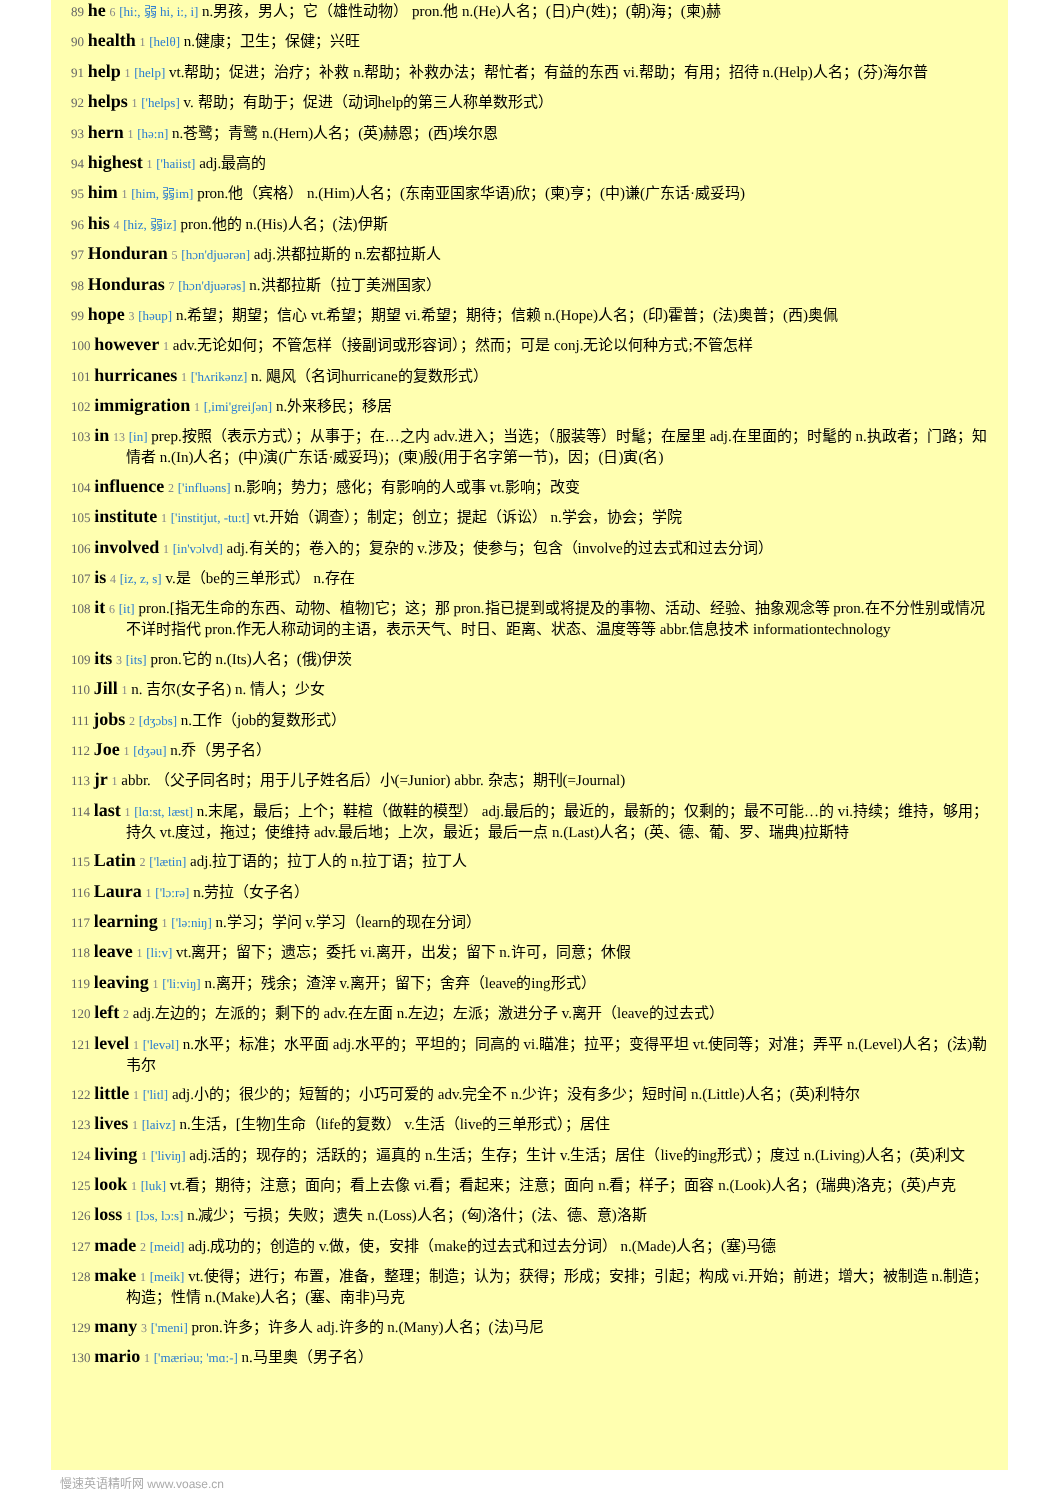89 he 6 [hi:, 弱 hi, i:, i] n.男孩，男人；它（雄性动物） pron.他 n.(He)人名；(日)户(姓)；(朝)海；(柬)赫
90 health 1 [helθ] n.健康；卫生；保健；兴旺
91 help 1 [help] vt.帮助；促进；治疗；补救 n.帮助；补救办法；帮忙者；有益的东西 vi.帮助；有用；招待 n.(Help)人名；(芬)海尔普
92 helps 1 ['helps] v. 帮助；有助于；促进（动词help的第三人称单数形式）
93 hern 1 [hə:n] n.苍鹭；青鹭 n.(Hern)人名；(英)赫恩；(西)埃尔恩
94 highest 1 ['haiist] adj.最高的
95 him 1 [him, 弱im] pron.他（宾格） n.(Him)人名；(东南亚国家华语)欣；(柬)亨；(中)谦(广东话·威妥玛)
96 his 4 [hiz, 弱iz] pron.他的 n.(His)人名；(法)伊斯
97 Honduran 5 [hɔn'djuərən] adj.洪都拉斯的 n.宏都拉斯人
98 Honduras 7 [hɔn'djuərəs] n.洪都拉斯（拉丁美洲国家）
99 hope 3 [həup] n.希望；期望；信心 vt.希望；期望 vi.希望；期待；信赖 n.(Hope)人名；(印)霍普；(法)奥普；(西)奥佩
100 however 1 adv.无论如何；不管怎样（接副词或形容词）；然而；可是 conj.无论以何种方式;不管怎样
101 hurricanes 1 ['hʌrikənz] n. 飓风（名词hurricane的复数形式）
102 immigration 1 [,imi'greiʃən] n.外来移民；移居
103 in 13 [in] prep.按照（表示方式）；从事于；在…之内 adv.进入；当选；（服装等）时髦；在屋里 adj.在里面的；时髦的 n.执政者；门路；知情者 n.(In)人名；(中)演(广东话·威妥玛)；(柬)殷(用于名字第一节)，因；(日)寅(名)
104 influence 2 ['influəns] n.影响；势力；感化；有影响的人或事 vt.影响；改变
105 institute 1 ['institjut, -tu:t] vt.开始（调查）；制定；创立；提起（诉讼） n.学会，协会；学院
106 involved 1 [in'vɔlvd] adj.有关的；卷入的；复杂的 v.涉及；使参与；包含（involve的过去式和过去分词）
107 is 4 [iz, z, s] v.是（be的三单形式） n.存在
108 it 6 [it] pron.[指无生命的东西、动物、植物]它；这；那 pron.指已提到或将提及的事物、活动、经验、抽象观念等 pron.在不分性别或情况不详时指代 pron.作无人称动词的主语，表示天气、时日、距离、状态、温度等等 abbr.信息技术 informationtechnology
109 its 3 [its] pron.它的 n.(Its)人名；(俄)伊茨
110 Jill 1 n. 吉尔(女子名) n. 情人；少女
111 jobs 2 [dʒɔbs] n.工作（job的复数形式）
112 Joe 1 [dʒəu] n.乔（男子名）
113 jr 1 abbr. （父子同名时；用于儿子姓名后）小(=Junior) abbr. 杂志；期刊(=Journal)
114 last 1 [lɑ:st, læst] n.末尾，最后；上个；鞋楦（做鞋的模型） adj.最后的；最近的，最新的；仅剩的；最不可能…的 vi.持续；维持，够用；持久 vt.度过，拖过；使维持 adv.最后地；上次，最近；最后一点 n.(Last)人名；(英、德、葡、罗、瑞典)拉斯特
115 Latin 2 ['lætin] adj.拉丁语的；拉丁人的 n.拉丁语；拉丁人
116 Laura 1 ['lɔ:rə] n.劳拉（女子名）
117 learning 1 ['lə:niŋ] n.学习；学问 v.学习（learn的现在分词）
118 leave 1 [li:v] vt.离开；留下；遗忘；委托 vi.离开，出发；留下 n.许可，同意；休假
119 leaving 1 ['li:viŋ] n.离开；残余；渣滓 v.离开；留下；舍弃（leave的ing形式）
120 left 2 adj.左边的；左派的；剩下的 adv.在左面 n.左边；左派；激进分子 v.离开（leave的过去式）
121 level 1 ['levəl] n.水平；标准；水平面 adj.水平的；平坦的；同高的 vi.瞄准；拉平；变得平坦 vt.使同等；对准；弄平 n.(Level)人名；(法)勒韦尔
122 little 1 ['litl] adj.小的；很少的；短暂的；小巧可爱的 adv.完全不 n.少许；没有多少；短时间 n.(Little)人名；(英)利特尔
123 lives 1 [laivz] n.生活，[生物]生命（life的复数） v.生活（live的三单形式）；居住
124 living 1 ['liviŋ] adj.活的；现存的；活跃的；逼真的 n.生活；生存；生计 v.生活；居住（live的ing形式）；度过 n.(Living)人名；(英)利文
125 look 1 [luk] vt.看；期待；注意；面向；看上去像 vi.看；看起来；注意；面向 n.看；样子；面容 n.(Look)人名；(瑞典)洛克；(英)卢克
126 loss 1 [lɔs, lɔ:s] n.减少；亏损；失败；遗失 n.(Loss)人名；(匈)洛什；(法、德、意)洛斯
127 made 2 [meid] adj.成功的；创造的 v.做，使，安排（make的过去式和过去分词） n.(Made)人名；(塞)马德
128 make 1 [meik] vt.使得；进行；布置，准备，整理；制造；认为；获得；形成；安排；引起；构成 vi.开始；前进；增大；被制造 n.制造；构造；性情 n.(Make)人名；(塞、南非)马克
129 many 3 ['meni] pron.许多；许多人 adj.许多的 n.(Many)人名；(法)马尼
130 mario 1 ['mæriəu; 'mɑ:-] n.马里奥（男子名）
慢速英语精听网 www.voase.cn